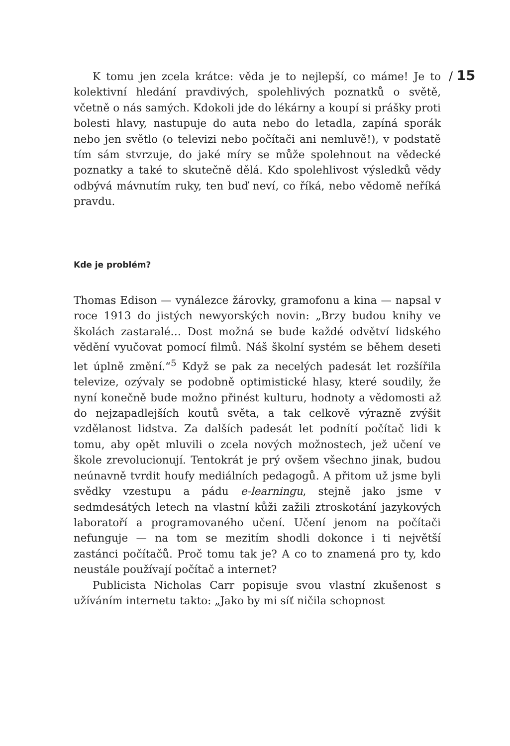/ 15
K tomu jen zcela krátce: věda je to nejlepší, co máme! Je to kolektivní hledání pravdivých, spolehlivých poznatků o světě, včetně o nás samých. Kdokoli jde do lékárny a koupí si prášky proti bolesti hlavy, nastupuje do auta nebo do letadla, zapíná sporák nebo jen světlo (o televizi nebo počítači ani nemluvě!), v podstatě tím sám stvrzuje, do jaké míry se může spolehnout na vědecké poznatky a také to skutečně dělá. Kdo spolehlivost výsledků vědy odbývá mávnutím ruky, ten buď neví, co říká, nebo vědomě neříká pravdu.
Kde je problém?
Thomas Edison — vynálezce žárovky, gramofonu a kina — napsal v roce 1913 do jistých newyorských novin: „Brzy budou knihy ve školách zastaralé… Dost možná se bude každé odvětví lidského vědění vyučovat pomocí filmů. Náš školní systém se během deseti let úplně změní.“<sup>5</sup> Když se pak za necelých padesát let rozšířila televize, ozývaly se podobně optimistické hlasy, které soudily, že nyní konečně bude možno přinést kulturu, hodnoty a vědomosti až do nejzapadlejších koutů světa, a tak celkově výrazně zvýšit vzdělanost lidstva. Za dalších padesát let podnítí počítač lidi k tomu, aby opět mluvili o zcela nových možnostech, jež učení ve škole zrevolucionují. Tentokrát je prý ovšem všechno jinak, budou neúnavně tvrdit houfy mediálních pedagogů. A přitom už jsme byli svědky vzestupu a pádu e-learningu, stejně jako jsme v sedmdesátých letech na vlastní kůži zažili ztroskotání jazykových laboratoří a programovaného učení. Učení jenom na počítači nefunguje — na tom se mezitím shodli dokonce i ti největší zastánci počítačů. Proč tomu tak je? A co to znamená pro ty, kdo neustále používají počítač a internet?
Publicista Nicholas Carr popisuje svou vlastní zkušenost s užíváním internetu takto: „Jako by mi síť ničila schopnost